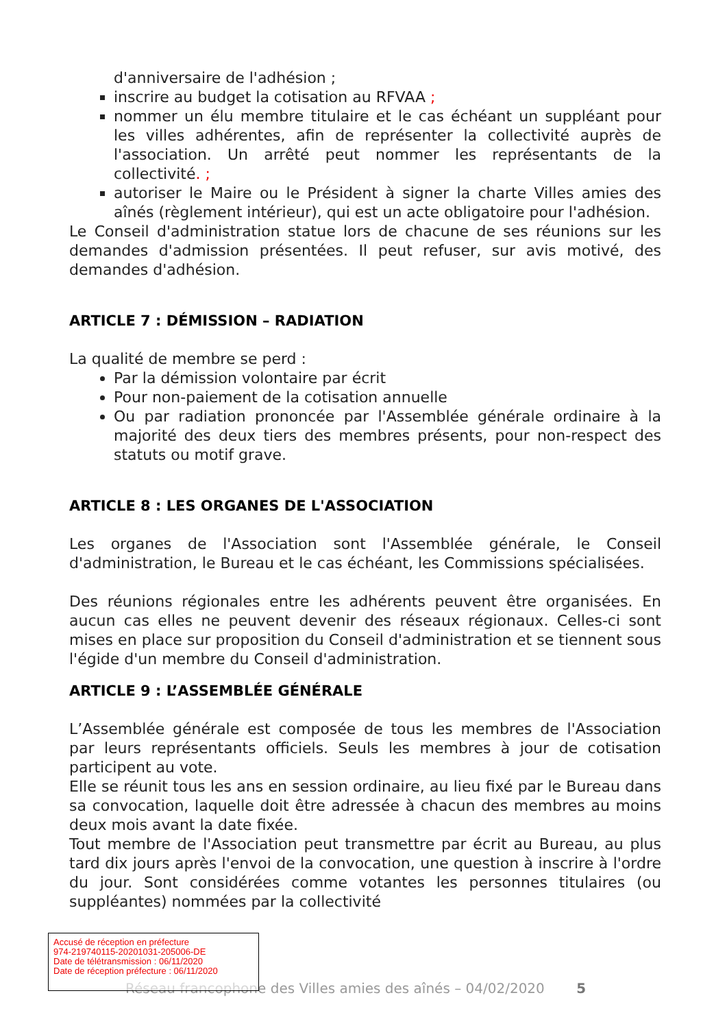d'anniversaire de l'adhésion ;
inscrire au budget la cotisation au RFVAA ;
nommer un élu membre titulaire et le cas échéant un suppléant pour les villes adhérentes, afin de représenter la collectivité auprès de l'association. Un arrêté peut nommer les représentants de la collectivité. ;
autoriser le Maire ou le Président à signer la charte Villes amies des aînés (règlement intérieur), qui est un acte obligatoire pour l'adhésion.
Le Conseil d'administration statue lors de chacune de ses réunions sur les demandes d'admission présentées. Il peut refuser, sur avis motivé, des demandes d'adhésion.
ARTICLE 7 : DÉMISSION – RADIATION
La qualité de membre se perd :
Par la démission volontaire par écrit
Pour non-paiement de la cotisation annuelle
Ou par radiation prononcée par l'Assemblée générale ordinaire à la majorité des deux tiers des membres présents, pour non-respect des statuts ou motif grave.
ARTICLE 8 : LES ORGANES DE L'ASSOCIATION
Les organes de l'Association sont l'Assemblée générale, le Conseil d'administration, le Bureau et le cas échéant, les Commissions spécialisées.
Des réunions régionales entre les adhérents peuvent être organisées. En aucun cas elles ne peuvent devenir des réseaux régionaux. Celles-ci sont mises en place sur proposition du Conseil d'administration et se tiennent sous l'égide d'un membre du Conseil d'administration.
ARTICLE 9 : L’ASSEMBLÉE GÉNÉRALE
L’Assemblée générale est composée de tous les membres de l'Association par leurs représentants officiels. Seuls les membres à jour de cotisation participent au vote.
Elle se réunit tous les ans en session ordinaire, au lieu fixé par le Bureau dans sa convocation, laquelle doit être adressée à chacun des membres au moins deux mois avant la date fixée.
Tout membre de l'Association peut transmettre par écrit au Bureau, au plus tard dix jours après l'envoi de la convocation, une question à inscrire à l'ordre du jour. Sont considérées comme votantes les personnes titulaires (ou suppléantes) nommées par la collectivité
Réseau francophone des Villes amies des aînés – 04/02/2020 5
Accusé de réception en préfecture
974-219740115-20201031-205006-DE
Date de télétransmission : 06/11/2020
Date de réception préfecture : 06/11/2020